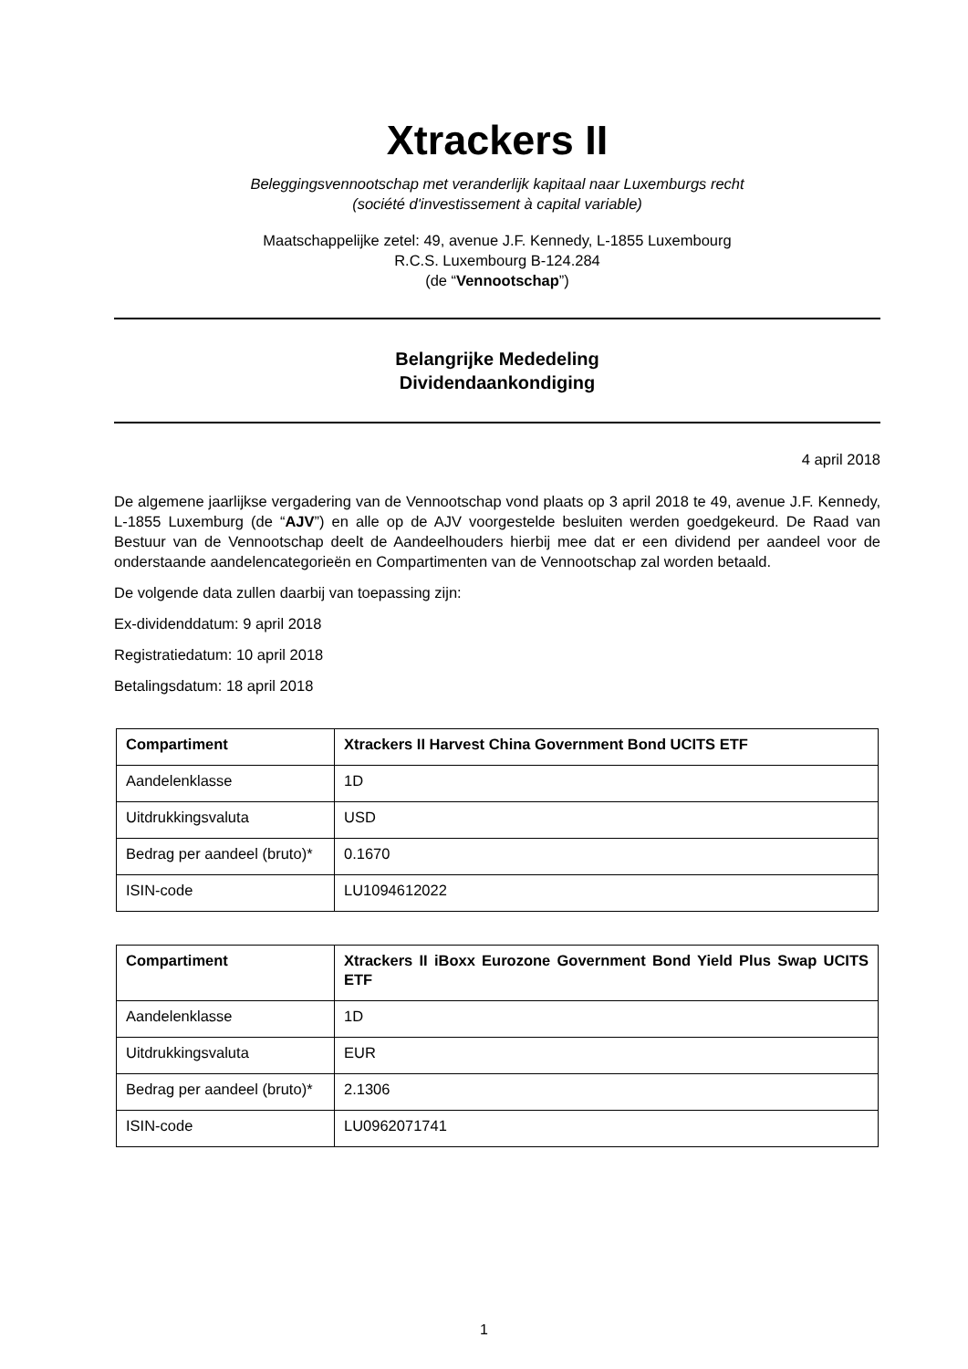Xtrackers II
Beleggingsvennootschap met veranderlijk kapitaal naar Luxemburgs recht
(société d'investissement à capital variable)
Maatschappelijke zetel: 49, avenue J.F. Kennedy, L-1855 Luxembourg
R.C.S. Luxembourg B-124.284
(de “Vennootschap”)
Belangrijke Mededeling
Dividendaankondiging
4 april 2018
De algemene jaarlijkse vergadering van de Vennootschap vond plaats op 3 april 2018 te 49, avenue J.F. Kennedy, L-1855 Luxemburg (de “AJV”) en alle op de AJV voorgestelde besluiten werden goedgekeurd. De Raad van Bestuur van de Vennootschap deelt de Aandeelhouders hierbij mee dat er een dividend per aandeel voor de onderstaande aandelencategorieën en Compartimenten van de Vennootschap zal worden betaald.
De volgende data zullen daarbij van toepassing zijn:
Ex-dividenddatum: 9 april 2018
Registratiedatum: 10 april 2018
Betalingsdatum: 18 april 2018
| Compartiment | Xtrackers II Harvest China Government Bond UCITS ETF |
| Aandelenklasse | 1D |
| Uitdrukkingsvaluta | USD |
| Bedrag per aandeel (bruto)* | 0.1670 |
| ISIN-code | LU1094612022 |
| Compartiment | Xtrackers II iBoxx Eurozone Government Bond Yield Plus Swap UCITS ETF |
| Aandelenklasse | 1D |
| Uitdrukkingsvaluta | EUR |
| Bedrag per aandeel (bruto)* | 2.1306 |
| ISIN-code | LU0962071741 |
1